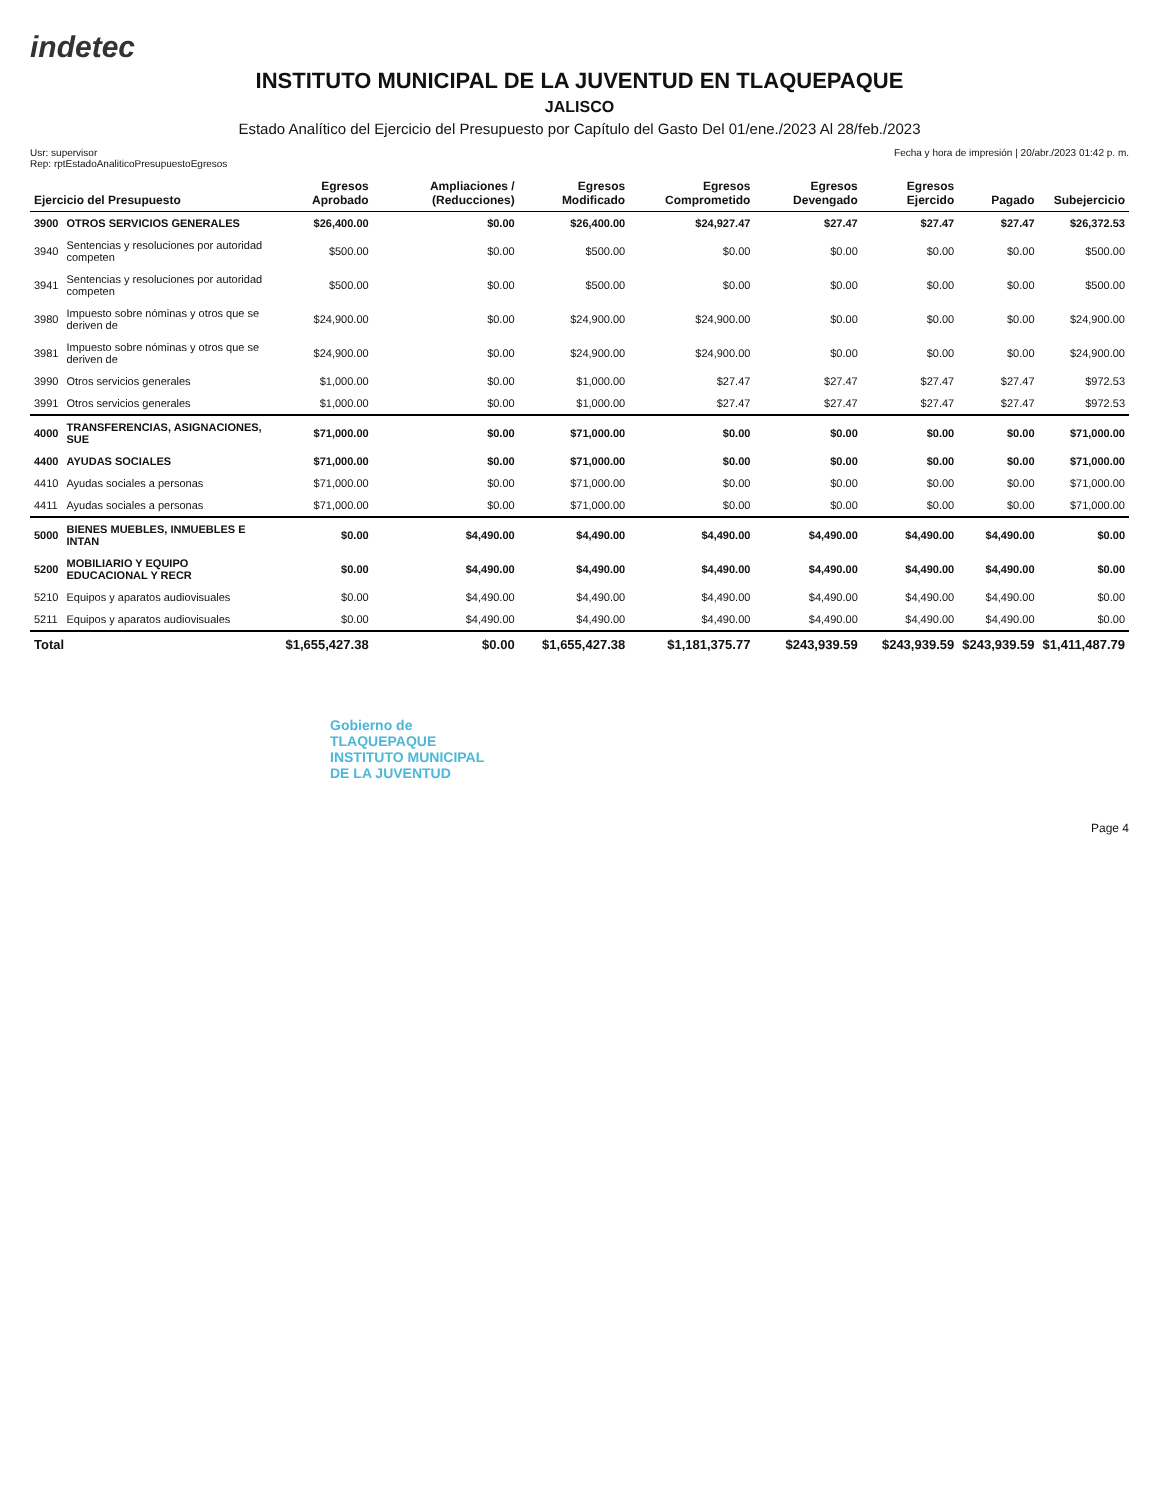indetec
INSTITUTO MUNICIPAL DE LA JUVENTUD EN TLAQUEPAQUE
JALISCO
Estado Analítico del Ejercicio del Presupuesto por Capítulo del Gasto Del 01/ene./2023 Al 28/feb./2023
Usr: supervisor
Rep: rptEstadoAnaliticoPresupuestoEgresos
Fecha y hora de impresión | 20/abr./2023 01:42 p. m.
| Ejercicio del Presupuesto | | Egresos Aprobado | Ampliaciones / (Reducciones) | Egresos Modificado | Egresos Comprometido | Egresos Devengado | Egresos Ejercido | Pagado | Subejercicio |
| --- | --- | --- | --- | --- | --- | --- | --- | --- | --- |
| 3900 | OTROS SERVICIOS GENERALES | $26,400.00 | $0.00 | $26,400.00 | $24,927.47 | $27.47 | $27.47 | $27.47 | $26,372.53 |
| 3940 | Sentencias y resoluciones por autoridad competen | $500.00 | $0.00 | $500.00 | $0.00 | $0.00 | $0.00 | $0.00 | $500.00 |
| 3941 | Sentencias y resoluciones por autoridad competen | $500.00 | $0.00 | $500.00 | $0.00 | $0.00 | $0.00 | $0.00 | $500.00 |
| 3980 | Impuesto sobre nóminas y otros que se deriven de | $24,900.00 | $0.00 | $24,900.00 | $24,900.00 | $0.00 | $0.00 | $0.00 | $24,900.00 |
| 3981 | Impuesto sobre nóminas y otros que se deriven de | $24,900.00 | $0.00 | $24,900.00 | $24,900.00 | $0.00 | $0.00 | $0.00 | $24,900.00 |
| 3990 | Otros servicios generales | $1,000.00 | $0.00 | $1,000.00 | $27.47 | $27.47 | $27.47 | $27.47 | $972.53 |
| 3991 | Otros servicios generales | $1,000.00 | $0.00 | $1,000.00 | $27.47 | $27.47 | $27.47 | $27.47 | $972.53 |
| 4000 | TRANSFERENCIAS, ASIGNACIONES, SUE | $71,000.00 | $0.00 | $71,000.00 | $0.00 | $0.00 | $0.00 | $0.00 | $71,000.00 |
| 4400 | AYUDAS SOCIALES | $71,000.00 | $0.00 | $71,000.00 | $0.00 | $0.00 | $0.00 | $0.00 | $71,000.00 |
| 4410 | Ayudas sociales a personas | $71,000.00 | $0.00 | $71,000.00 | $0.00 | $0.00 | $0.00 | $0.00 | $71,000.00 |
| 4411 | Ayudas sociales a personas | $71,000.00 | $0.00 | $71,000.00 | $0.00 | $0.00 | $0.00 | $0.00 | $71,000.00 |
| 5000 | BIENES MUEBLES, INMUEBLES E INTAN | $0.00 | $4,490.00 | $4,490.00 | $4,490.00 | $4,490.00 | $4,490.00 | $4,490.00 | $0.00 |
| 5200 | MOBILIARIO Y EQUIPO EDUCACIONAL Y RECR | $0.00 | $4,490.00 | $4,490.00 | $4,490.00 | $4,490.00 | $4,490.00 | $4,490.00 | $0.00 |
| 5210 | Equipos y aparatos audiovisuales | $0.00 | $4,490.00 | $4,490.00 | $4,490.00 | $4,490.00 | $4,490.00 | $4,490.00 | $0.00 |
| 5211 | Equipos y aparatos audiovisuales | $0.00 | $4,490.00 | $4,490.00 | $4,490.00 | $4,490.00 | $4,490.00 | $4,490.00 | $0.00 |
| Total | | $1,655,427.38 | $0.00 | $1,655,427.38 | $1,181,375.77 | $243,939.59 | $243,939.59 | $243,939.59 | $1,411,487.79 |
Gobierno de
TLAQUEPAQUE
INSTITUTO MUNICIPAL
DE LA JUVENTUD
Page 4